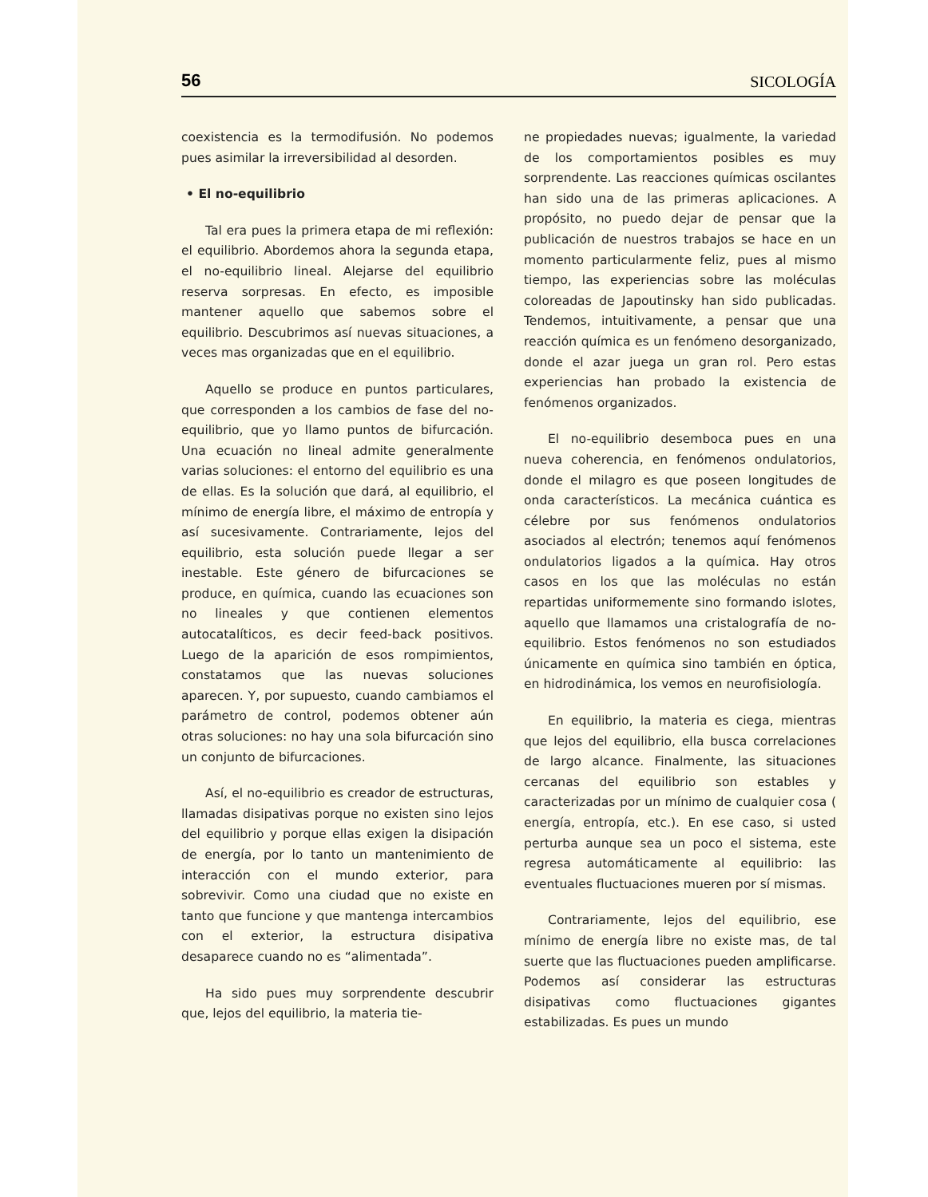56 SICOLOGÍA
coexistencia es la termodifusión. No podemos pues asimilar la irreversibilidad al desorden.
• El no-equilibrio
Tal era pues la primera etapa de mi reflexión: el equilibrio. Abordemos ahora la segunda etapa, el no-equilibrio lineal. Alejarse del equilibrio reserva sorpresas. En efecto, es imposible mantener aquello que sabemos sobre el equilibrio. Descubrimos así nuevas situaciones, a veces mas organizadas que en el equilibrio.
Aquello se produce en puntos particulares, que corresponden a los cambios de fase del no-equilibrio, que yo llamo puntos de bifurcación. Una ecuación no lineal admite generalmente varias soluciones: el entorno del equilibrio es una de ellas. Es la solución que dará, al equilibrio, el mínimo de energía libre, el máximo de entropía y así sucesivamente. Contrariamente, lejos del equilibrio, esta solución puede llegar a ser inestable. Este género de bifurcaciones se produce, en química, cuando las ecuaciones son no lineales y que contienen elementos autocatalíticos, es decir feed-back positivos. Luego de la aparición de esos rompimientos, constatamos que las nuevas soluciones aparecen. Y, por supuesto, cuando cambiamos el parámetro de control, podemos obtener aún otras soluciones: no hay una sola bifurcación sino un conjunto de bifurcaciones.
Así, el no-equilibrio es creador de estructuras, llamadas disipativas porque no existen sino lejos del equilibrio y porque ellas exigen la disipación de energía, por lo tanto un mantenimiento de interacción con el mundo exterior, para sobrevivir. Como una ciudad que no existe en tanto que funcione y que mantenga intercambios con el exterior, la estructura disipativa desaparece cuando no es “alimentada”.
Ha sido pues muy sorprendente descubrir que, lejos del equilibrio, la materia tie-
ne propiedades nuevas; igualmente, la variedad de los comportamientos posibles es muy sorprendente. Las reacciones químicas oscilantes han sido una de las primeras aplicaciones. A propósito, no puedo dejar de pensar que la publicación de nuestros trabajos se hace en un momento particularmente feliz, pues al mismo tiempo, las experiencias sobre las moléculas coloreadas de Japoutinsky han sido publicadas. Tendemos, intuitivamente, a pensar que una reacción química es un fenómeno desorganizado, donde el azar juega un gran rol. Pero estas experiencias han probado la existencia de fenómenos organizados.
El no-equilibrio desemboca pues en una nueva coherencia, en fenómenos ondulatorios, donde el milagro es que poseen longitudes de onda característicos. La mecánica cuántica es célebre por sus fenómenos ondulatorios asociados al electrón; tenemos aquí fenómenos ondulatorios ligados a la química. Hay otros casos en los que las moléculas no están repartidas uniformemente sino formando islotes, aquello que llamamos una cristalografía de no-equilibrio. Estos fenómenos no son estudiados únicamente en química sino también en óptica, en hidrodinámica, los vemos en neurofisiología.
En equilibrio, la materia es ciega, mientras que lejos del equilibrio, ella busca correlaciones de largo alcance. Finalmente, las situaciones cercanas del equilibrio son estables y caracterizadas por un mínimo de cualquier cosa ( energía, entropía, etc.). En ese caso, si usted perturba aunque sea un poco el sistema, este regresa automáticamente al equilibrio: las eventuales fluctuaciones mueren por sí mismas.
Contrariamente, lejos del equilibrio, ese mínimo de energía libre no existe mas, de tal suerte que las fluctuaciones pueden amplificarse. Podemos así considerar las estructuras disipativas como fluctuaciones gigantes estabilizadas. Es pues un mundo